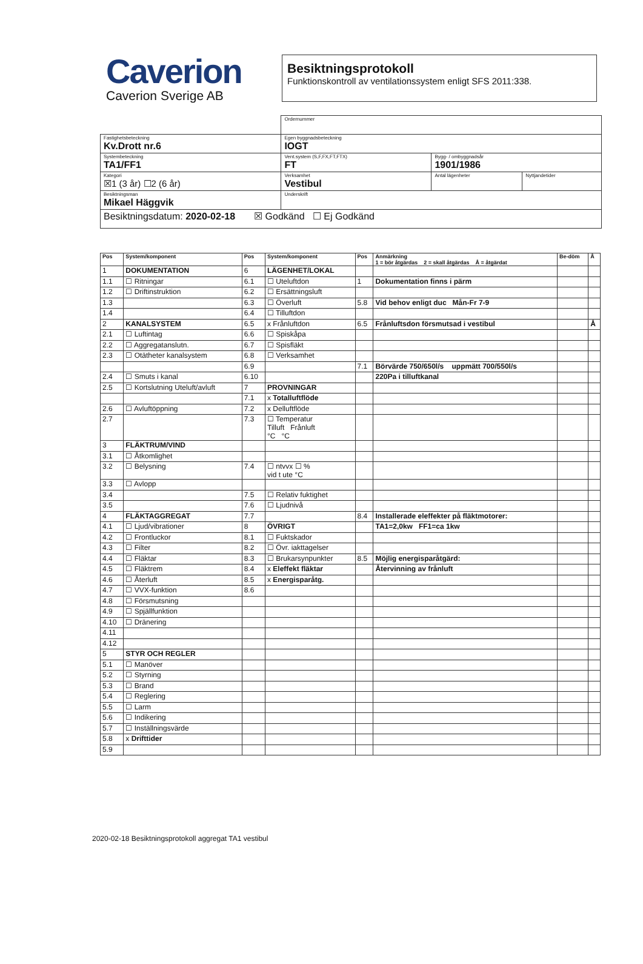Caverion
Caverion Sverige AB
Besiktningsprotokoll
Funktionskontroll av ventilationssystem enligt SFS 2011:338.
| | | | Ordernummer | | |
| Fastighetsbeteckning Kv.Drott nr.6 | | | Egen byggnadsbeteckning IOGT | | |
| Systembeteckning TA1/FF1 | | | Vent.system (S,F,FX,FT,FTX) FT | Bygg- / ombyggnadsår 1901/1986 | |
| Kategori ☒1 (3 år) ☐2 (6 år) | Verksamhet Vestibul | | | Antal lägenheter | Nyttjandetider |
| Besiktningsman Mikael Häggvik | | Underskrift | | | |
| Besiktningsdatum: 2020-02-18 ☒ Godkänd ☐ Ej Godkänd | | | | | |
| Pos | System/komponent | Pos | System/komponent | Pos | Anmärkning 1 = bör åtgärdas 2 = skall åtgärdas Å = åtgärdat | Be-döm | Å |
| --- | --- | --- | --- | --- | --- | --- | --- |
| 1 | DOKUMENTATION | 6 | LÄGENHET/LOKAL | | | | |
| 1.1 | ☐ Ritningar | 6.1 | ☐ Uteluftdon | 1 | Dokumentation finns i pärm | | |
| 1.2 | ☐ Driftinstruktion | 6.2 | ☐ Ersättningsluft | | | | |
| 1.3 | | 6.3 | ☐ Överluft | 5.8 | Vid behov enligt duc Mån-Fr 7-9 | | |
| 1.4 | | 6.4 | ☐ Tilluftdon | | | | |
| 2 | KANALSYSTEM | 6.5 | x Frånluftdon | 6.5 | Frånluftsdon försmutsad i vestibul | | Å |
| 2.1 | ☐ Luftintag | 6.6 | ☐ Spiskåpa | | | | |
| 2.2 | ☐ Aggregatanslutn. | 6.7 | ☐ Spisfläkt | | | | |
| 2.3 | ☐ Otätheter kanalsystem | 6.8 | ☐ Verksamhet | | | | |
| | | 6.9 | | 7.1 | Börvärde 750/650l/s uppmätt 700/550l/s | | |
| 2.4 | ☐ Smuts i kanal | 6.10 | | | 220Pa i tilluftkanal | | |
| 2.5 | ☐ Kortslutning Uteluft/avluft | 7 | PROVNINGAR | | | | |
| | | 7.1 | x Totalluftflöde | | | | |
| 2.6 | ☐ Avluftöppning | 7.2 | x Delluftflöde | | | | |
| 2.7 | | 7.3 | ☐ Temperatur Tilluft Frånluft °C °C | | | | |
| 3 | FLÄKTRUM/VIND | | | | | | |
| 3.1 | ☐ Åtkomlighet | | | | | | |
| 3.2 | ☐ Belysning | 7.4 | ☐ ntvvx ☐ % vid t ute °C | | | | |
| 3.3 | ☐ Avlopp | | | | | | |
| 3.4 | | 7.5 | ☐ Relativ fuktighet | | | | |
| 3.5 | | 7.6 | ☐ Ljudnivå | | | | |
| 4 | FLÄKTAGGREGAT | 7.7 | | 8.4 | Installerade eleffekter på fläktmotorer: | | |
| 4.1 | ☐ Ljud/vibrationer | 8 | ÖVRIGT | | TA1=2,0kw FF1=ca 1kw | | |
| 4.2 | ☐ Frontluckor | 8.1 | ☐ Fuktskador | | | | |
| 4.3 | ☐ Filter | 8.2 | ☐ Övr. iakttagelser | | | | |
| 4.4 | ☐ Fläktar | 8.3 | ☐ Brukarsynpunkter | 8.5 | Möjlig energisparåtgärd: | | |
| 4.5 | ☐ Fläktrem | 8.4 | x Eleffekt fläktar | | Återvinning av frånluft | | |
| 4.6 | ☐ Återluft | 8.5 | x Energisparåtg. | | | | |
| 4.7 | ☐ VVX-funktion | 8.6 | | | | | |
| 4.8 | ☐ Försmutsning | | | | | | |
| 4.9 | ☐ Spjällfunktion | | | | | | |
| 4.10 | ☐ Dränering | | | | | | |
| 4.11 | | | | | | | |
| 4.12 | | | | | | | |
| 5 | STYR OCH REGLER | | | | | | |
| 5.1 | ☐ Manöver | | | | | | |
| 5.2 | ☐ Styrning | | | | | | |
| 5.3 | ☐ Brand | | | | | | |
| 5.4 | ☐ Reglering | | | | | | |
| 5.5 | ☐ Larm | | | | | | |
| 5.6 | ☐ Indikering | | | | | | |
| 5.7 | ☐ Inställningsvärde | | | | | | |
| 5.8 | x Drifttider | | | | | | |
| 5.9 | | | | | | | |
2020-02-18 Besiktningsprotokoll aggregat TA1 vestibul